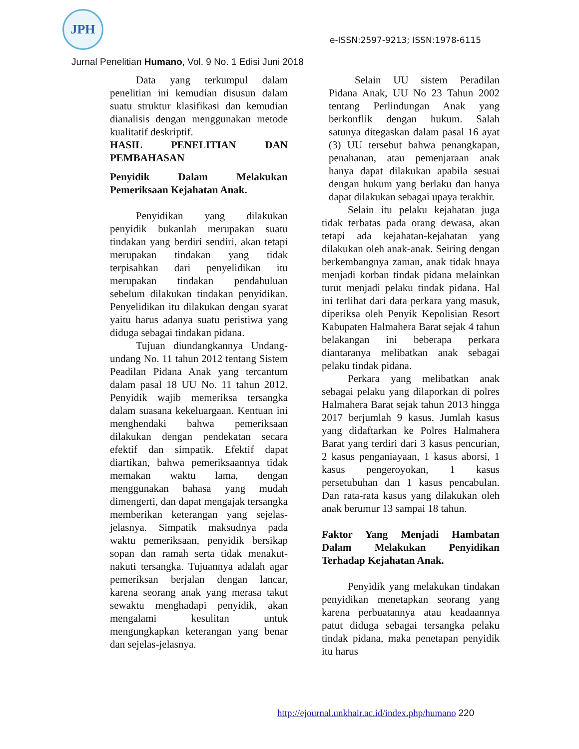JPH
e-ISSN:2597-9213; ISSN:1978-6115
Jurnal Penelitian Humano, Vol. 9 No. 1 Edisi Juni 2018
Data yang terkumpul dalam penelitian ini kemudian disusun dalam suatu struktur klasifikasi dan kemudian dianalisis dengan menggunakan metode kualitatif deskriptif.
HASIL PENELITIAN DAN PEMBAHASAN
Penyidik Dalam Melakukan Pemeriksaan Kejahatan Anak.
Penyidikan yang dilakukan penyidik bukanlah merupakan suatu tindakan yang berdiri sendiri, akan tetapi merupakan tindakan yang tidak terpisahkan dari penyelidikan itu merupakan tindakan pendahuluan sebelum dilakukan tindakan penyidikan. Penyelidikan itu dilakukan dengan syarat yaitu harus adanya suatu peristiwa yang diduga sebagai tindakan pidana.
Tujuan diundangkannya Undang-undang No. 11 tahun 2012 tentang Sistem Peadilan Pidana Anak yang tercantum dalam pasal 18 UU No. 11 tahun 2012. Penyidik wajib memeriksa tersangka dalam suasana kekeluargaan. Kentuan ini menghendaki bahwa pemeriksaan dilakukan dengan pendekatan secara efektif dan simpatik. Efektif dapat diartikan, bahwa pemeriksaannya tidak memakan waktu lama, dengan menggunakan bahasa yang mudah dimengerti, dan dapat mengajak tersangka memberikan keterangan yang sejelas-jelasnya. Simpatik maksudnya pada waktu pemeriksaan, penyidik bersikap sopan dan ramah serta tidak menakut-nakuti tersangka. Tujuannya adalah agar pemeriksan berjalan dengan lancar, karena seorang anak yang merasa takut sewaktu menghadapi penyidik, akan mengalami kesulitan untuk mengungkapkan keterangan yang benar dan sejelas-jelasnya.
Selain UU sistem Peradilan Pidana Anak, UU No 23 Tahun 2002 tentang Perlindungan Anak yang berkonflik dengan hukum. Salah satunya ditegaskan dalam pasal 16 ayat (3) UU tersebut bahwa penangkapan, penahanan, atau pemenjaraan anak hanya dapat dilakukan apabila sesuai dengan hukum yang berlaku dan hanya dapat dilakukan sebagai upaya terakhir.
Selain itu pelaku kejahatan juga tidak terbatas pada orang dewasa, akan tetapi ada kejahatan-kejahatan yang dilakukan oleh anak-anak. Seiring dengan berkembangnya zaman, anak tidak hnaya menjadi korban tindak pidana melainkan turut menjadi pelaku tindak pidana. Hal ini terlihat dari data perkara yang masuk, diperiksa oleh Penyik Kepolisian Resort Kabupaten Halmahera Barat sejak 4 tahun belakangan ini beberapa perkara diantaranya melibatkan anak sebagai pelaku tindak pidana.
Perkara yang melibatkan anak sebagai pelaku yang dilaporkan di polres Halmahera Barat sejak tahun 2013 hingga 2017 berjumlah 9 kasus. Jumlah kasus yang didaftarkan ke Polres Halmahera Barat yang terdiri dari 3 kasus pencurian, 2 kasus penganiayaan, 1 kasus aborsi, 1 kasus pengeroyokan, 1 kasus persetubuhan dan 1 kasus pencabulan. Dan rata-rata kasus yang dilakukan oleh anak berumur 13 sampai 18 tahun.
Faktor Yang Menjadi Hambatan Dalam Melakukan Penyidikan Terhadap Kejahatan Anak.
Penyidik yang melakukan tindakan penyidikan menetapkan seorang yang karena perbuatannya atau keadaannya patut diduga sebagai tersangka pelaku tindak pidana, maka penetapan penyidik itu harus
http://ejournal.unkhair.ac.id/index.php/humano 220